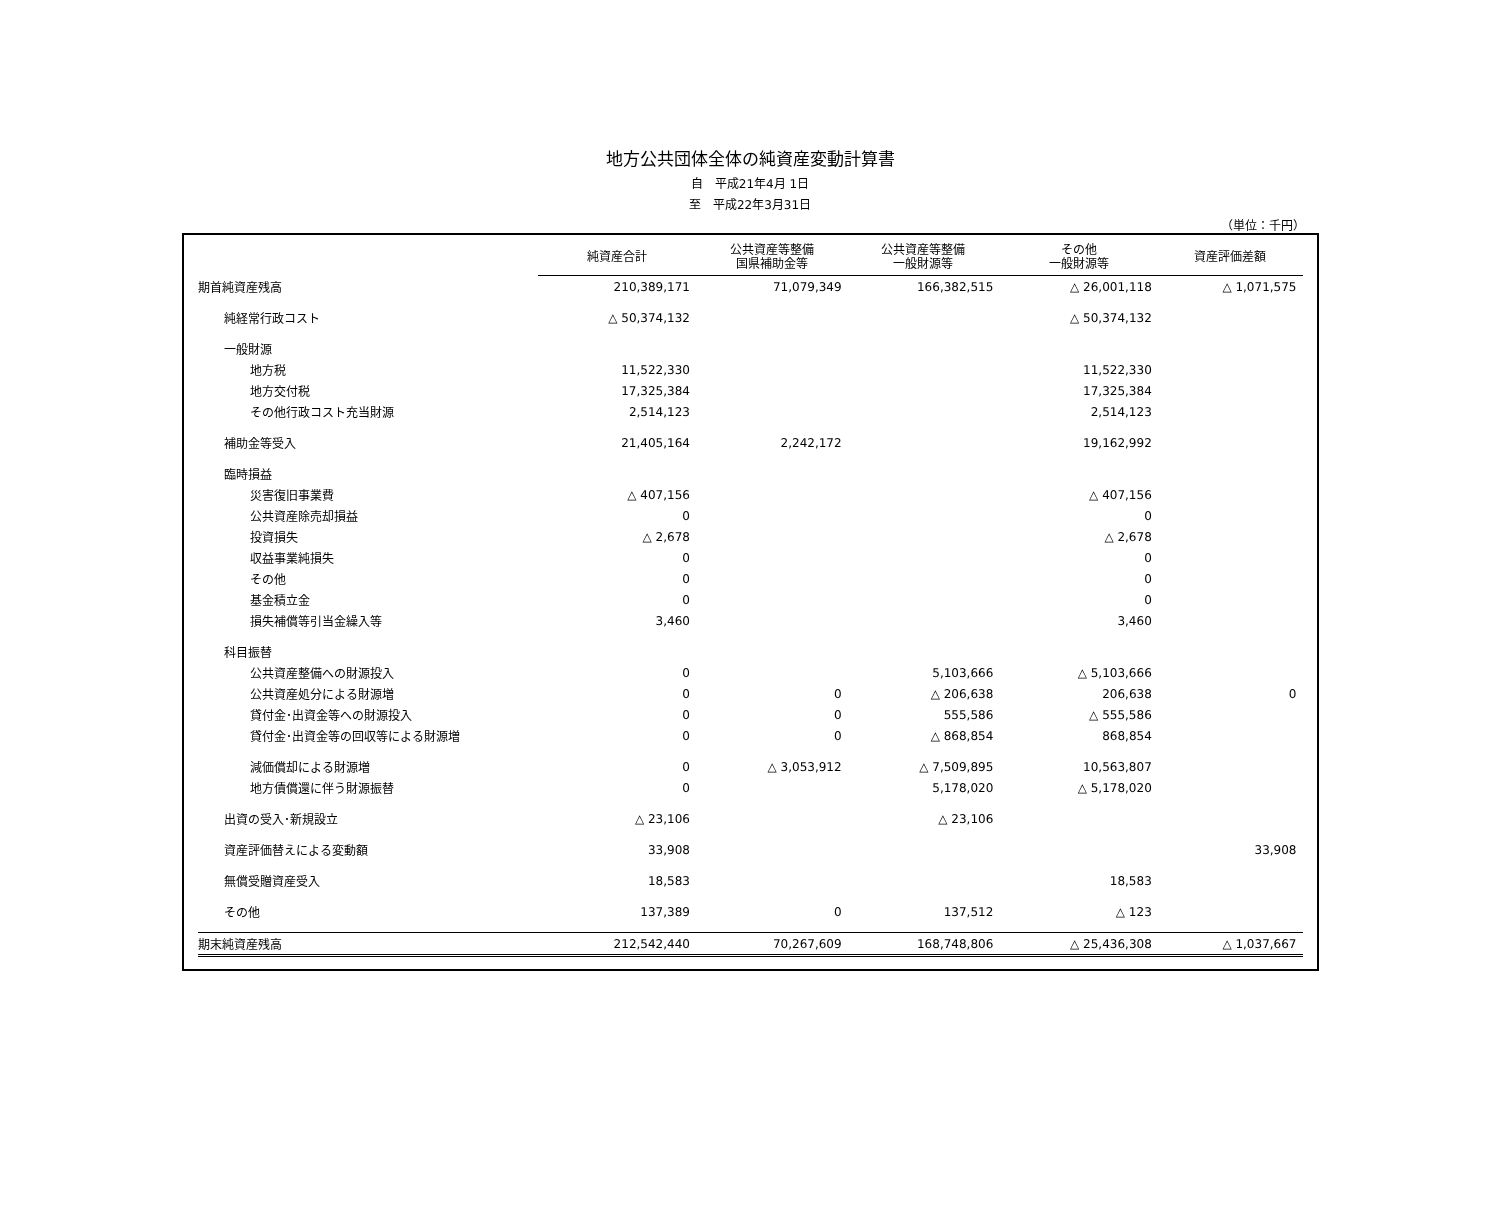地方公共団体全体の純資産変動計算書
自　平成21年4月 1日
至　平成22年3月31日
（単位：千円）
| | 純資産合計 | 公共資産等整備 国県補助金等 | 公共資産等整備 一般財源等 | その他 一般財源等 | 資産評価差額 |
| --- | --- | --- | --- | --- | --- |
| 期首純資産残高 | 210,389,171 | 71,079,349 | 166,382,515 | △ 26,001,118 | △ 1,071,575 |
| 純経常行政コスト | △ 50,374,132 | | | △ 50,374,132 | |
| 一般財源 | | | | | |
| 地方税 | 11,522,330 | | | 11,522,330 | |
| 地方交付税 | 17,325,384 | | | 17,325,384 | |
| その他行政コスト充当財源 | 2,514,123 | | | 2,514,123 | |
| 補助金等受入 | 21,405,164 | 2,242,172 | | 19,162,992 | |
| 臨時損益 | | | | | |
| 災害復旧事業費 | △ 407,156 | | | △ 407,156 | |
| 公共資産除売却損益 | 0 | | | 0 | |
| 投資損失 | △ 2,678 | | | △ 2,678 | |
| 収益事業純損失 | 0 | | | 0 | |
| その他 | 0 | | | 0 | |
| 基金積立金 | 0 | | | 0 | |
| 損失補償等引当金繰入等 | 3,460 | | | 3,460 | |
| 科目振替 | | | | | |
| 公共資産整備への財源投入 | 0 | | 5,103,666 | △ 5,103,666 | |
| 公共資産処分による財源増 | 0 | 0 | △ 206,638 | 206,638 | 0 |
| 貸付金･出資金等への財源投入 | 0 | 0 | 555,586 | △ 555,586 | |
| 貸付金･出資金等の回収等による財源増 | 0 | 0 | △ 868,854 | 868,854 | |
| 減価償却による財源増 | 0 | △ 3,053,912 | △ 7,509,895 | 10,563,807 | |
| 地方債償還に伴う財源振替 | 0 | | 5,178,020 | △ 5,178,020 | |
| 出資の受入･新規設立 | △ 23,106 | | △ 23,106 | | |
| 資産評価替えによる変動額 | 33,908 | | | | 33,908 |
| 無償受贈資産受入 | 18,583 | | | 18,583 | |
| その他 | 137,389 | 0 | 137,512 | △ 123 | |
| 期末純資産残高 | 212,542,440 | 70,267,609 | 168,748,806 | △ 25,436,308 | △ 1,037,667 |